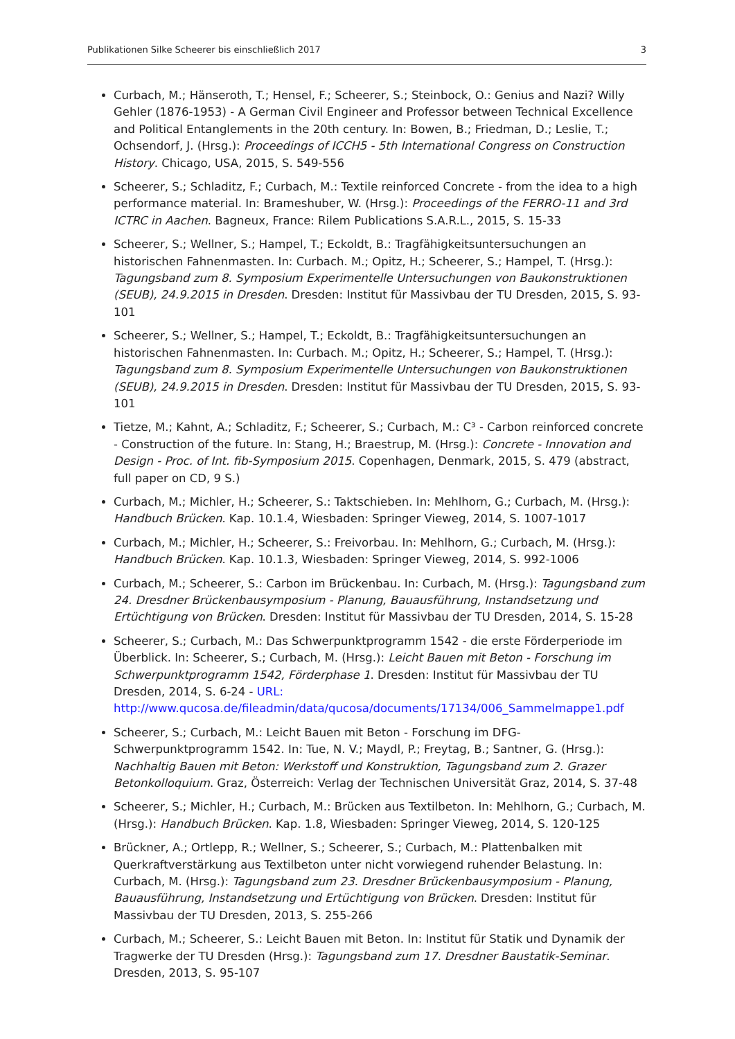Publikationen Silke Scheerer bis einschließlich 2017 3
Curbach, M.; Hänseroth, T.; Hensel, F.; Scheerer, S.; Steinbock, O.: Genius and Nazi? Willy Gehler (1876-1953) - A German Civil Engineer and Professor between Technical Excellence and Political Entanglements in the 20th century. In: Bowen, B.; Friedman, D.; Leslie, T.; Ochsendorf, J. (Hrsg.): Proceedings of ICCH5 - 5th International Congress on Construction History. Chicago, USA, 2015, S. 549-556
Scheerer, S.; Schladitz, F.; Curbach, M.: Textile reinforced Concrete - from the idea to a high performance material. In: Brameshuber, W. (Hrsg.): Proceedings of the FERRO-11 and 3rd ICTRC in Aachen. Bagneux, France: Rilem Publications S.A.R.L., 2015, S. 15-33
Scheerer, S.; Wellner, S.; Hampel, T.; Eckoldt, B.: Tragfähigkeitsuntersuchungen an historischen Fahnenmasten. In: Curbach. M.; Opitz, H.; Scheerer, S.; Hampel, T. (Hrsg.): Tagungsband zum 8. Symposium Experimentelle Untersuchungen von Baukonstruktionen (SEUB), 24.9.2015 in Dresden. Dresden: Institut für Massivbau der TU Dresden, 2015, S. 93-101
Scheerer, S.; Wellner, S.; Hampel, T.; Eckoldt, B.: Tragfähigkeitsuntersuchungen an historischen Fahnenmasten. In: Curbach. M.; Opitz, H.; Scheerer, S.; Hampel, T. (Hrsg.): Tagungsband zum 8. Symposium Experimentelle Untersuchungen von Baukonstruktionen (SEUB), 24.9.2015 in Dresden. Dresden: Institut für Massivbau der TU Dresden, 2015, S. 93-101
Tietze, M.; Kahnt, A.; Schladitz, F.; Scheerer, S.; Curbach, M.: C³ - Carbon reinforced concrete - Construction of the future. In: Stang, H.; Braestrup, M. (Hrsg.): Concrete - Innovation and Design - Proc. of Int. fib-Symposium 2015. Copenhagen, Denmark, 2015, S. 479 (abstract, full paper on CD, 9 S.)
Curbach, M.; Michler, H.; Scheerer, S.: Taktschieben. In: Mehlhorn, G.; Curbach, M. (Hrsg.): Handbuch Brücken. Kap. 10.1.4, Wiesbaden: Springer Vieweg, 2014, S. 1007-1017
Curbach, M.; Michler, H.; Scheerer, S.: Freivorbau. In: Mehlhorn, G.; Curbach, M. (Hrsg.): Handbuch Brücken. Kap. 10.1.3, Wiesbaden: Springer Vieweg, 2014, S. 992-1006
Curbach, M.; Scheerer, S.: Carbon im Brückenbau. In: Curbach, M. (Hrsg.): Tagungsband zum 24. Dresdner Brückenbausymposium - Planung, Bauausführung, Instandsetzung und Ertüchtigung von Brücken. Dresden: Institut für Massivbau der TU Dresden, 2014, S. 15-28
Scheerer, S.; Curbach, M.: Das Schwerpunktprogramm 1542 - die erste Förderperiode im Überblick. In: Scheerer, S.; Curbach, M. (Hrsg.): Leicht Bauen mit Beton - Forschung im Schwerpunktprogramm 1542, Förderphase 1. Dresden: Institut für Massivbau der TU Dresden, 2014, S. 6-24 - URL: http://www.qucosa.de/fileadmin/data/qucosa/documents/17134/006_Sammelmappe1.pdf
Scheerer, S.; Curbach, M.: Leicht Bauen mit Beton - Forschung im DFG-Schwerpunktprogramm 1542. In: Tue, N. V.; Maydl, P.; Freytag, B.; Santner, G. (Hrsg.): Nachhaltig Bauen mit Beton: Werkstoff und Konstruktion, Tagungsband zum 2. Grazer Betonkolloquium. Graz, Österreich: Verlag der Technischen Universität Graz, 2014, S. 37-48
Scheerer, S.; Michler, H.; Curbach, M.: Brücken aus Textilbeton. In: Mehlhorn, G.; Curbach, M. (Hrsg.): Handbuch Brücken. Kap. 1.8, Wiesbaden: Springer Vieweg, 2014, S. 120-125
Brückner, A.; Ortlepp, R.; Wellner, S.; Scheerer, S.; Curbach, M.: Plattenbalken mit Querkraftverstärkung aus Textilbeton unter nicht vorwiegend ruhender Belastung. In: Curbach, M. (Hrsg.): Tagungsband zum 23. Dresdner Brückenbausymposium - Planung, Bauausführung, Instandsetzung und Ertüchtigung von Brücken. Dresden: Institut für Massivbau der TU Dresden, 2013, S. 255-266
Curbach, M.; Scheerer, S.: Leicht Bauen mit Beton. In: Institut für Statik und Dynamik der Tragwerke der TU Dresden (Hrsg.): Tagungsband zum 17. Dresdner Baustatik-Seminar. Dresden, 2013, S. 95-107